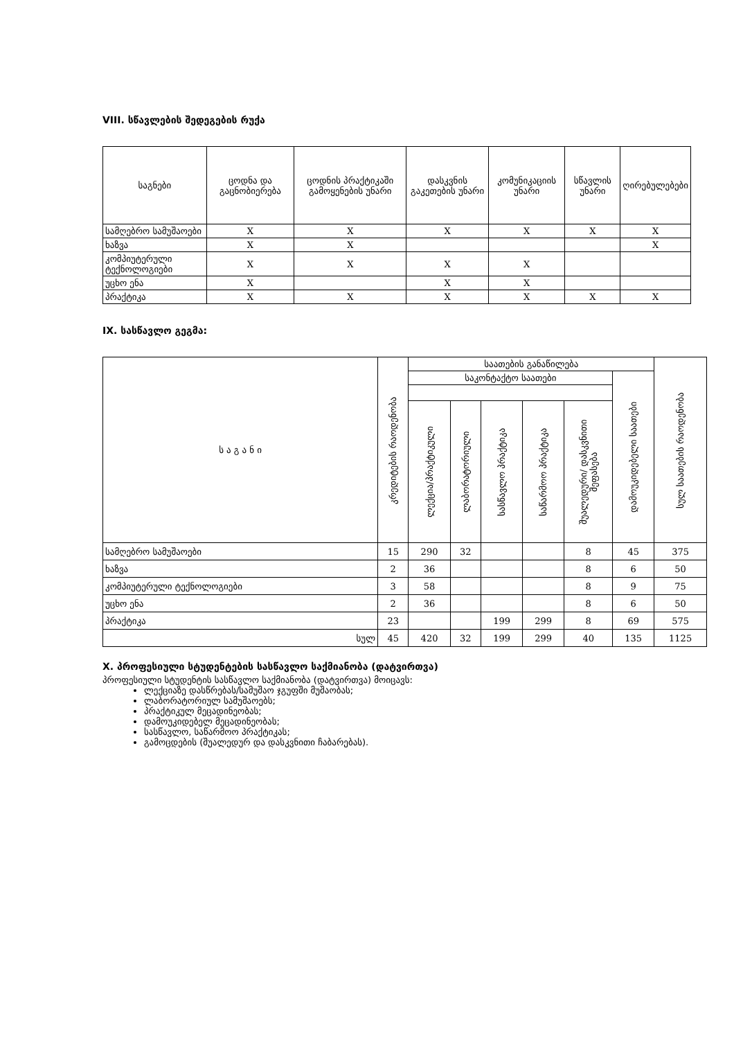VIII. სწავლების შედეგების რუქა
| საგნები | ცოდნა და გაცნობიერება | ცოდნის პრაქტიკაში გამოყენების უნარი | დასკვნის გაკეთების უნარი | კომუნიკაციის უნარი | სწავლის უნარი | ღირებულებები |
| --- | --- | --- | --- | --- | --- | --- |
| სამღებრო სამუშაოები | X | X | X | X | X | X |
| ხაზვა | X | X | | | | X |
| კომპიუტერული ტექნოლოგიები | X | X | X | X | | |
| უცხო ენა | X | | X | X | | |
| პრაქტიკა | X | X | X | X | X | X |
IX. სასწავლო გეგმა:
| ს ა გ ა ნ ი | კრედიტების რაოდენობა | საათების განაწილება | | | | | | სულ საათების რაოდენობა |
| --- | --- | --- | --- | --- | --- | --- | --- | --- |
| | | საკონტაქტო საათები | | | | | დამოუკიდებელი საათები | |
| | | ლექცია/პრაქტიკული | ლაბორატორიული | სასწავლო პრაქტიკა | საწარმოო პრაქტიკა | შუალედური/ დასკვნითი შეფასება | | |
| სამღებრო სამუშაოები | 15 | 290 | 32 | | | 8 | 45 | 375 |
| ხაზვა | 2 | 36 | | | | 8 | 6 | 50 |
| კომპიუტერული ტექნოლოგიები | 3 | 58 | | | | 8 | 9 | 75 |
| უცხო ენა | 2 | 36 | | | | 8 | 6 | 50 |
| პრაქტიკა | 23 | | | 199 | 299 | 8 | 69 | 575 |
| სულ | 45 | 420 | 32 | 199 | 299 | 40 | 135 | 1125 |
X. პროფესიული სტუდენტების სასწავლო საქმიანობა (დატვირთვა)
პროფესიული სტუდენტის სასწავლო საქმიანობა (დატვირთვა) მოიცავს:
ლექციაზე დასწრებას/სამუშაო ჯგუფში მუშაობას;
ლაბორატორიულ სამუშაოებს;
პრაქტიკულ მეცადინეობას;
დამოუკიდებელ მეცადინეობას;
სასწავლო, საწარმოო პრაქტიკას;
გამოცდების (შუალედურ და დასკვნითი ჩაბარებას).